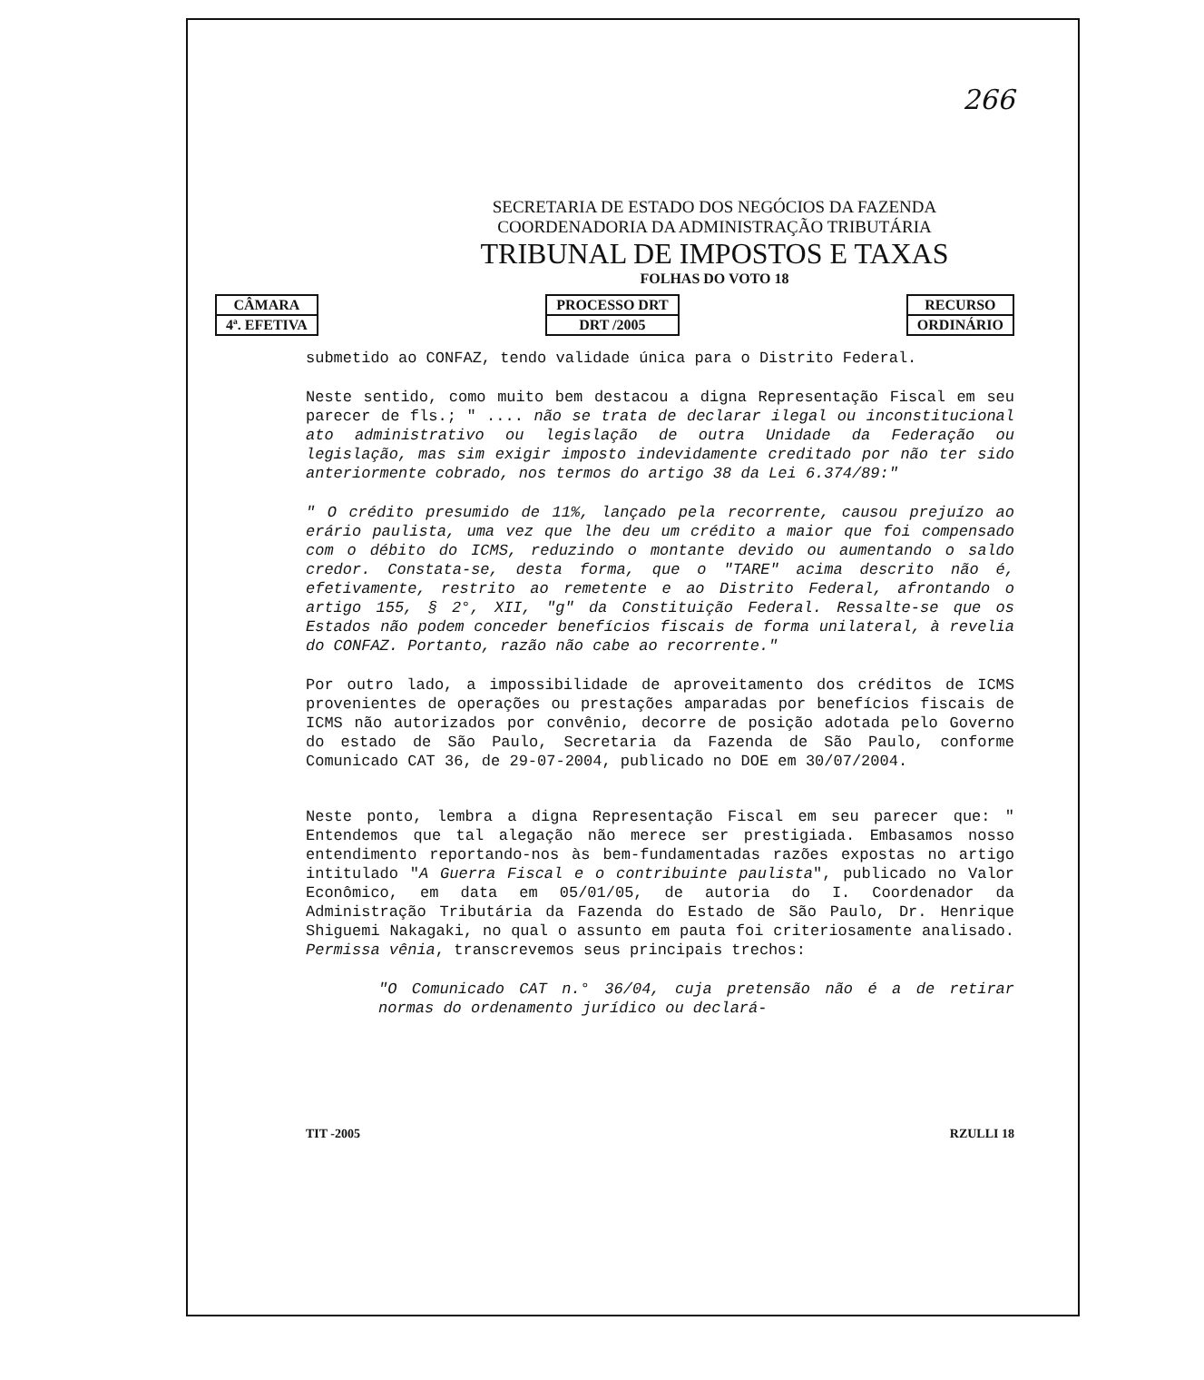266
SECRETARIA DE ESTADO DOS NEGÓCIOS DA FAZENDA
COORDENADORIA DA ADMINISTRAÇÃO TRIBUTÁRIA
TRIBUNAL DE IMPOSTOS E TAXAS
FOLHAS DO VOTO 18
| CÂMARA |
| 4ª. EFETIVA |
| PROCESSO DRT |
| DRT /2005 |
| RECURSO |
| ORDINÁRIO |
submetido ao CONFAZ, tendo validade única para o Distrito Federal.
Neste sentido, como muito bem destacou a digna Representação Fiscal em seu parecer de fls.; " .... não se trata de declarar ilegal ou inconstitucional ato administrativo ou legislação de outra Unidade da Federação ou legislação, mas sim exigir imposto indevidamente creditado por não ter sido anteriormente cobrado, nos termos do artigo 38 da Lei 6.374/89:"
" O crédito presumido de 11%, lançado pela recorrente, causou prejuízo ao erário paulista, uma vez que lhe deu um crédito a maior que foi compensado com o débito do ICMS, reduzindo o montante devido ou aumentando o saldo credor. Constata-se, desta forma, que o "TARE" acima descrito não é, efetivamente, restrito ao remetente e ao Distrito Federal, afrontando o artigo 155, § 2°, XII, "g" da Constituição Federal. Ressalte-se que os Estados não podem conceder benefícios fiscais de forma unilateral, à revelia do CONFAZ. Portanto, razão não cabe ao recorrente."
Por outro lado, a impossibilidade de aproveitamento dos créditos de ICMS provenientes de operações ou prestações amparadas por benefícios fiscais de ICMS não autorizados por convênio, decorre de posição adotada pelo Governo do estado de São Paulo, Secretaria da Fazenda de São Paulo, conforme Comunicado CAT 36, de 29-07-2004, publicado no DOE em 30/07/2004.
Neste ponto, lembra a digna Representação Fiscal em seu parecer que: " Entendemos que tal alegação não merece ser prestigiada. Embasamos nosso entendimento reportando-nos às bem-fundamentadas razões expostas no artigo intitulado "A Guerra Fiscal e o contribuinte paulista", publicado no Valor Econômico, em data em 05/01/05, de autoria do I. Coordenador da Administração Tributária da Fazenda do Estado de São Paulo, Dr. Henrique Shiguemi Nakagaki, no qual o assunto em pauta foi criteriosamente analisado. Permissa vênia, transcrevemos seus principais trechos:
"O Comunicado CAT n.° 36/04, cuja pretensão não é a de retirar normas do ordenamento jurídico ou declará-
TIT -2005 RZULLI 18